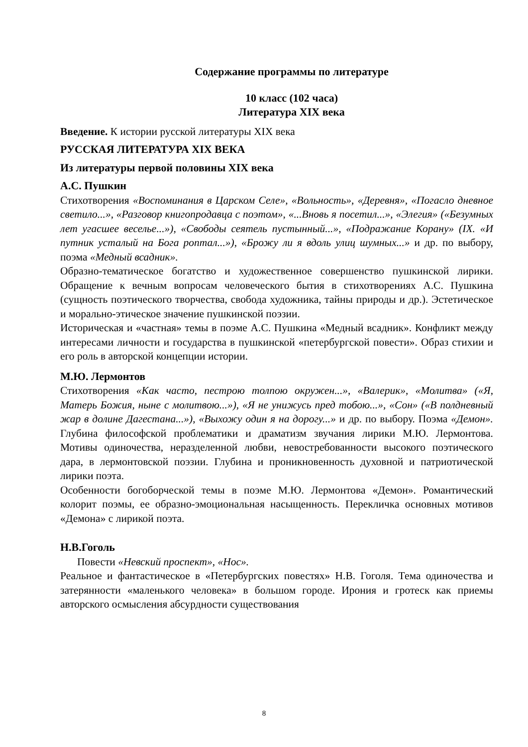Содержание программы по литературе
10 класс (102 часа)
Литература XIX века
Введение. К истории русской литературы XIX века
РУССКАЯ ЛИТЕРАТУРА XIX ВЕКА
Из литературы первой половины XIX века
А.С. Пушкин
Стихотворения «Воспоминания в Царском Селе», «Вольность», «Деревня», «Погасло дневное светило...», «Разговор книгопродавца с поэтом», «...Вновь я посетил...», «Элегия» («Безумных лет угасшее веселье...»), «Свободы сеятель пустынный...», «Подражание Корану» (IX. «И путник усталый на Бога роптал...»), «Брожу ли я вдоль улиц шумных...» и др. по выбору, поэма «Медный всадник».
Образно-тематическое богатство и художественное совершенство пушкинской лирики. Обращение к вечным вопросам человеческого бытия в стихотворениях А.С. Пушкина (сущность поэтического творчества, свобода художника, тайны природы и др.). Эстетическое и морально-этическое значение пушкинской поэзии.
Историческая и «частная» темы в поэме А.С. Пушкина «Медный всадник». Конфликт между интересами личности и государства в пушкинской «петербургской повести». Образ стихии и его роль в авторской концепции истории.
М.Ю. Лермонтов
Стихотворения «Как часто, пестрою толпою окружен...», «Валерик», «Молитва» («Я, Матерь Божия, ныне с молитвою...»), «Я не унижусь пред тобою...», «Сон» («В полдневный жар в долине Дагестана...»), «Выхожу один я на дорогу...» и др. по выбору. Поэма «Демон». Глубина философской проблематики и драматизм звучания лирики М.Ю. Лермонтова. Мотивы одиночества, неразделенной любви, невостребованности высокого поэтического дара, в лермонтовской поэзии. Глубина и проникновенность духовной и патриотической лирики поэта.
Особенности богоборческой темы в поэме М.Ю. Лермонтова «Демон». Романтический колорит поэмы, ее образно-эмоциональная насыщенность. Перекличка основных мотивов «Демона» с лирикой поэта.
Н.В.Гоголь
Повести «Невский проспект», «Нос».
Реальное и фантастическое в «Петербургских повестях» Н.В. Гоголя. Тема одиночества и затерянности «маленького человека» в большом городе. Ирония и гротеск как приемы авторского осмысления абсурдности существования
8